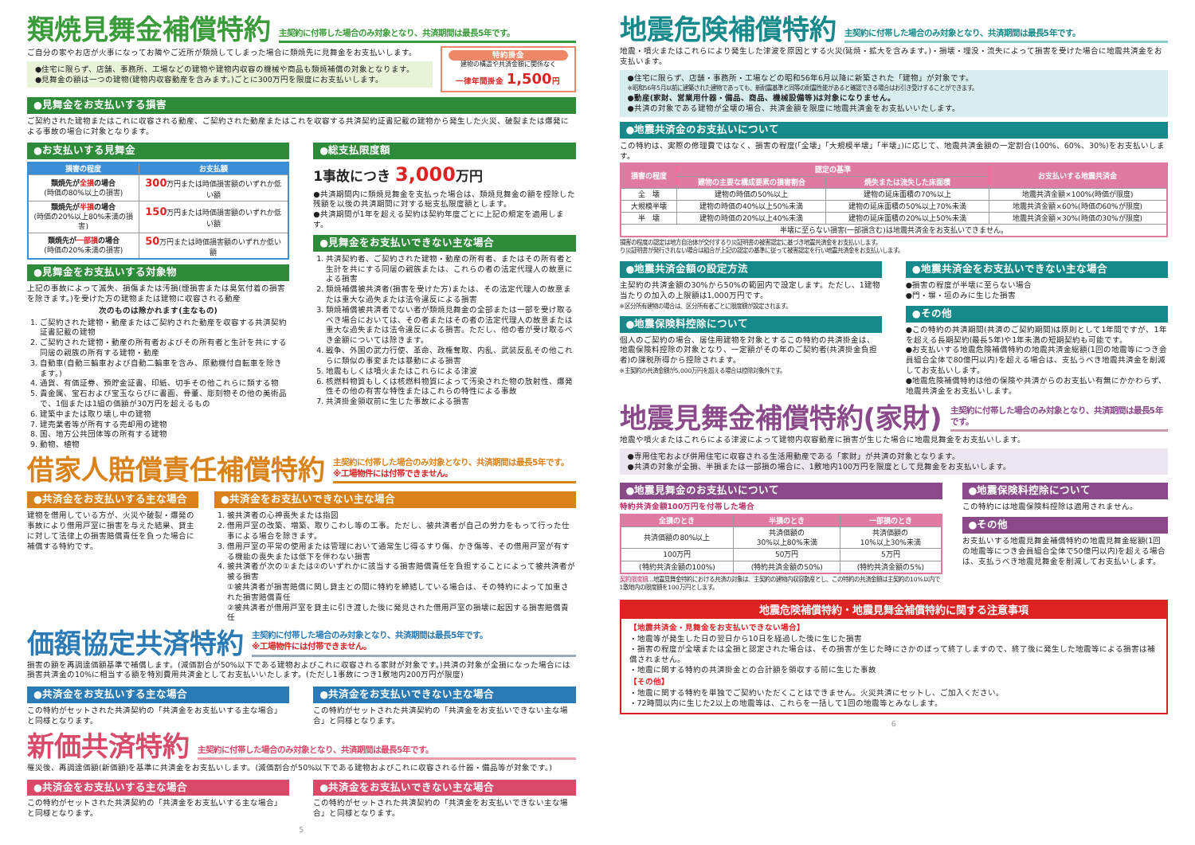類焼見舞金補償特約
主契約に付帯した場合のみ対象となり、共済期間は最長5年です。
ご自分の家やお店が火事になってお隣やご近所が類焼してしまった場合に類焼先に見舞金をお支払いします。
●住宅に限らず、店舗、事務所、工場などの建物や建物内収容の機械や商品も類焼補償の対象となります。
●見舞金の額は一つの建物(建物内収容動産を含みます。)ごとに300万円を限度にお支払いします。
特約掛金
建物の構造や共済金額に関係なく
一律年間掛金 1,500円
●見舞金をお支払いする損害
ご契約された建物またはこれに収容される動産、ご契約された動産またはこれを収容する共済契約証書記載の建物から発生した火災、破裂または爆発による事故の場合に対象となります。
●お支払いする見舞金
| 損害の程度 | お支払額 |
| --- | --- |
| 類焼先が 全損 の場合 (時価の80%以上の損害) | 300 万円または時価損害額のいずれか低い額 |
| 類焼先が 半損 の場合 (時価の20%以上80%未満の損害) | 150 万円または時価損害額のいずれか低い額 |
| 類焼先が 一部損 の場合 (時価の20%未満の損害) | 50 万円または時価損害額のいずれか低い額 |
●見舞金をお支払いする対象物
上記の事故によって滅失、損傷または汚損(煙損害または臭気付着の損害を除きます。)を受けた方の建物または建物に収容される動産
次のものは除かれます(主なもの)
1. ご契約された建物・動産またはご契約された動産を収容する共済契約証書記載の建物
2. ご契約された建物・動産の所有者およびその所有者と生計を共にする同居の親族の所有する建物・動産
3. 自動車(自動三輪車および自動二輪車を含み、原動機付自転車を除きます。)
4. 通貨、有価証券、預貯金証書、印紙、切手その他これらに類する物
5. 貴金属、宝石および宝玉ならびに書画、骨董、彫刻物その他の美術品で、1個または1組の価額が30万円を超えるもの
6. 建築中または取り壊し中の建物
7. 建売業者等が所有する売却用の建物
8. 国、地方公共団体等の所有する建物
9. 動物、植物
●総支払限度額
1事故につき 3,000万円
●共済期間内に類焼見舞金を支払った場合は、類焼見舞金の額を控除した残額を以後の共済期間に対する総支払限度額とします。
●共済期間が1年を超える契約は契約年度ごとに上記の規定を適用します。
●見舞金をお支払いできない主な場合
1. 共済契約者、ご契約された建物・動産の所有者、またはその所有者と生計を共にする同居の親族または、これらの者の法定代理人の故意による損害
2. 類焼補償被共済者(損害を受けた方)または、その法定代理人の故意または重大な過失または法令違反による損害
3. 類焼補償被共済者でない者が類焼見舞金の全部または一部を受け取るべき場合においては、その者またはその者の法定代理人の故意または重大な過失または法令違反による損害。ただし、他の者が受け取るべき金額については除きます。
4. 戦争、外国の武力行使、革命、政権奪取、内乱、武装反乱その他これらに類似の事変または暴動による損害
5. 地震もしくは噴火またはこれらによる津波
6. 核燃料物質もしくは核燃料物質によって汚染された物の放射性、爆発性その他の有害な特性またはこれらの特性による事故
7. 共済掛金領収前に生じた事故による損害
借家人賠償責任補償特約
主契約に付帯した場合のみ対象となり、共済期間は最長5年です。
※工場物件には付帯できません。
●共済金をお支払いする主な場合
建物を借用している方が、火災や破裂・爆発の事故により借用戸室に損害を与えた結果、貸主に対して法律上の損害賠償責任を負った場合に補償する特約です。
●共済金をお支払いできない主な場合
1. 被共済者の心神喪失または指図
2. 借用戸室の改築、増築、取りこわし等の工事。ただし、被共済者が自己の労力をもって行った仕事による場合を除きます。
3. 借用戸室の平常の使用または管理において通常生じ得るすり傷、かき傷等、その借用戸室が有する機能の喪失または低下を伴わない損害
4. 被共済者が次の①または②のいずれかに該当する損害賠償責任を負担することによって被共済者が被る損害
①被共済者が損害賠償に関し貸主との間に特約を締結している場合は、その特約によって加重された損害賠償責任
②被共済者が借用戸室を貸主に引き渡した後に発見された借用戸室の損壊に起因する損害賠償責任
価額協定共済特約
主契約に付帯した場合のみ対象となり、共済期間は最長5年です。
※工場物件には付帯できません。
損害の額を再調達価額基準で補償します。(減価割合が50%以下である建物およびこれに収容される家財が対象です。)共済の対象が全損になった場合には損害共済金の10%に相当する額を特別費用共済金としてお支払いいたします。(ただし1事故につき1敷地内200万円が限度)
●共済金をお支払いする主な場合
この特約がセットされた共済契約の「共済金をお支払いする主な場合」と同様となります。
●共済金をお支払いできない主な場合
この特約がセットされた共済契約の「共済金をお支払いできない主な場合」と同様となります。
新価共済特約
主契約に付帯した場合のみ対象となり、共済期間は最長5年です。
罹災後、再調達価額(新価額)を基準に共済金をお支払いします。(減価割合が50%以下である建物およびこれに収容される什器・備品等が対象です。)
●共済金をお支払いする主な場合
この特約がセットされた共済契約の「共済金をお支払いする主な場合」と同様となります。
●共済金をお支払いできない主な場合
この特約がセットされた共済契約の「共済金をお支払いできない主な場合」と同様となります。
5
地震危険補償特約
主契約に付帯した場合のみ対象となり、共済期間は最長5年です。
地震・噴火またはこれらにより発生した津波を原因とする火災(延焼・拡大を含みます。)・損壊・埋没・流失によって損害を受けた場合に地震共済金をお支払います。
●住宅に限らず、店舗・事務所・工場などの昭和56年6月以降に新築された「建物」が対象です。
※昭和56年5月以前に建築された建物であっても、新耐震基準と同等の耐震性能があると確認できる場合はお引き受けすることができます。
●動産(家財、営業用什器・備品、商品、機械設備等)は対象になりません。
●共済の対象である建物が全壊の場合、共済金額を限度に地震共済金をお支払いいたします。
●地震共済金のお支払いについて
この特約は、実際の修理費ではなく、損害の程度(「全壊」「大規模半壊」「半壊」)に応じて、地震共済金額の一定割合(100%、60%、30%)をお支払いします。
| 損害の程度 | 認定の基準 | | お支払いする地震共済金 |
| --- | --- | --- | --- |
| | 建物の主要な構成要素の損害割合 | 焼失または流失した床面積 | |
| 全 壊 | 建物の時価の50%以上 | 建物の延床面積の70%以上 | 地震共済金額×100%(時価が限度) |
| 大規模半壊 | 建物の時価の40%以上50%未満 | 建物の延床面積の50%以上70%未満 | 地震共済金額×60%(時価の60%が限度) |
| 半 壊 | 建物の時価の20%以上40%未満 | 建物の延床面積の20%以上50%未満 | 地震共済金額×30%(時価の30%が限度) |
| 半壊に至らない損害(一部損含む)は地震共済金をお支払いできません。 | | | |
損害の程度の認定は地方自治体が交付するり災証明書の被害認定に基づき地震共済金をお支払いします。
り災証明書が発行されない場合は組合が上記の認定の基準に従って被害認定を行い地震共済金をお支払いします。
●地震共済金額の設定方法
主契約の共済金額の30%から50%の範囲内で設定します。ただし、1建物当たりの加入の上限額は1,000万円です。
※区分所有建物の場合は、区分所有者ごとに限度額が設定されます。
●地震保険料控除について
個人のご契約の場合、居住用建物を対象とするこの特約の共済掛金は、地震保険料控除の対象となり、一定額がその年のご契約者(共済掛金負担者)の課税所得から控除されます。
※主契約の共済金額が5,000万円を超える場合は控除対象外です。
●地震共済金をお支払いできない主な場合
●損害の程度が半壊に至らない場合
●門・塀・垣のみに生じた損害
●その他
●この特約の共済期間(共済のご契約期間)は原則として1年間ですが、1年を超える長期契約(最長5年)や1年未満の短期契約も可能です。
●お支払いする地震危険補償特約の地震共済金総額(1回の地震等につき会員組合全体で80億円以内)を超える場合は、支払うべき地震共済金を削減してお支払いします。
●地震危険補償特約は他の保険や共済からのお支払い有無にかかわらず、地震共済金をお支払いします。
地震見舞金補償特約(家財)
主契約に付帯した場合のみ対象となり、共済期間は最長5年です。
地震や噴火またはこれらによる津波によって建物内収容動産に損害が生じた場合に地震見舞金をお支払いします。
●専用住宅および併用住宅に収容される生活用動産である「家財」が共済の対象となります。
●共済の対象が全損、半損または一部損の場合に、1敷地内100万円を限度として見舞金をお支払いします。
●地震見舞金のお支払いについて
特約共済金額100万円を付帯した場合
| 全損のとき | 半損のとき | 一部損のとき |
| --- | --- | --- |
| 共済価額の80%以上 | 共済価額の 30%以上80%未満 | 共済価額の 10%以上30%未満 |
| 100万円 | 50万円 | 5万円 |
| (特約共済金額の100%) | (特約共済金額の50%) | (特約共済金額の5%) |
契約限度額…地震見舞金特約における共済の対象は、主契約の建物内収容動産とし、この特約の共済金額は主契約の10%以内で1敷地内の限度額を100万円とします。
●地震保険料控除について
この特約には地震保険料控除は適用されません。
●その他
お支払いする地震見舞金補償特約の地震見舞金総額(1回の地震等につき会員組合全体で50億円以内)を超える場合は、支払うべき地震見舞金を削減してお支払いします。
地震危険補償特約・地震見舞金補償特約に関する注意事項
【地震共済金・見舞金をお支払いできない場合】
・地震等が発生した日の翌日から10日を経過した後に生じた損害
・損害の程度が全壊または全損と認定された場合は、その損害が生じた時にさかのぼって終了しますので、終了後に発生した地震等による損害は補償されません。
・地震に関する特約の共済掛金との合計額を領収する前に生じた事故
【その他】
・地震に関する特約を単独でご契約いただくことはできません。火災共済にセットし、ご加入ください。
・72時間以内に生じた2以上の地震等は、これらを一括して1回の地震等とみなします。
6